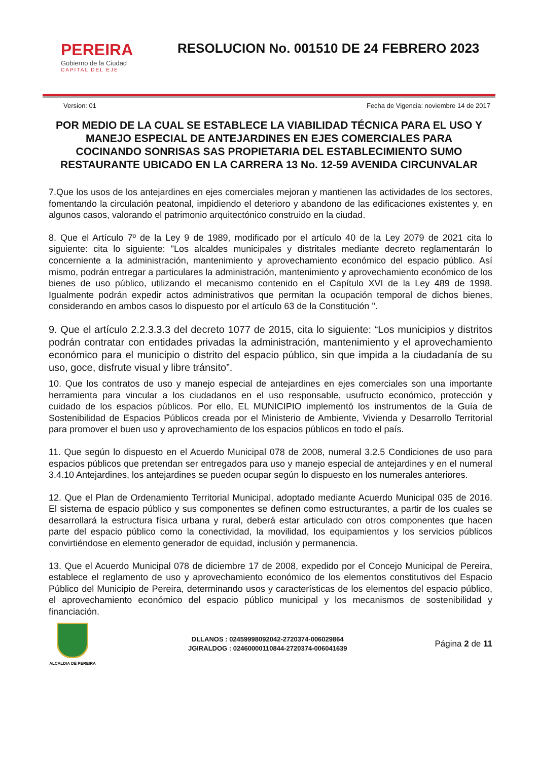PEREIRA
Gobierno de la Ciudad
CAPITAL DEL EJE
RESOLUCION No. 001510 DE 24 FEBRERO 2023
Version: 01 Fecha de Vigencia: noviembre 14 de 2017
POR MEDIO DE LA CUAL SE ESTABLECE LA VIABILIDAD TÉCNICA PARA EL USO Y MANEJO ESPECIAL DE ANTEJARDINES EN EJES COMERCIALES PARA COCINANDO SONRISAS SAS PROPIETARIA DEL ESTABLECIMIENTO SUMO RESTAURANTE UBICADO EN LA CARRERA 13 No. 12-59 AVENIDA CIRCUNVALAR
7.Que los usos de los antejardines en ejes comerciales mejoran y mantienen las actividades de los sectores, fomentando la circulación peatonal, impidiendo el deterioro y abandono de las edificaciones existentes y, en algunos casos, valorando el patrimonio arquitectónico construido en la ciudad.
8. Que el Artículo 7º de la Ley 9 de 1989, modificado por el artículo 40 de la Ley 2079 de 2021 cita lo siguiente: cita lo siguiente: "Los alcaldes municipales y distritales mediante decreto reglamentarán lo concerniente a la administración, mantenimiento y aprovechamiento económico del espacio público. Así mismo, podrán entregar a particulares la administración, mantenimiento y aprovechamiento económico de los bienes de uso público, utilizando el mecanismo contenido en el Capítulo XVI de la Ley 489 de 1998. Igualmente podrán expedir actos administrativos que permitan la ocupación temporal de dichos bienes, considerando en ambos casos lo dispuesto por el artículo 63 de la Constitución ".
9. Que el artículo 2.2.3.3.3 del decreto 1077 de 2015, cita lo siguiente: “Los municipios y distritos podrán contratar con entidades privadas la administración, mantenimiento y el aprovechamiento económico para el municipio o distrito del espacio público, sin que impida a la ciudadanía de su uso, goce, disfrute visual y libre tránsito”.
10. Que los contratos de uso y manejo especial de antejardines en ejes comerciales son una importante herramienta para vincular a los ciudadanos en el uso responsable, usufructo económico, protección y cuidado de los espacios públicos. Por ello, EL MUNICIPIO implementó los instrumentos de la Guía de Sostenibilidad de Espacios Públicos creada por el Ministerio de Ambiente, Vivienda y Desarrollo Territorial para promover el buen uso y aprovechamiento de los espacios públicos en todo el país.
11. Que según lo dispuesto en el Acuerdo Municipal 078 de 2008, numeral 3.2.5 Condiciones de uso para espacios públicos que pretendan ser entregados para uso y manejo especial de antejardines y en el numeral 3.4.10 Antejardines, los antejardines se pueden ocupar según lo dispuesto en los numerales anteriores.
12. Que el Plan de Ordenamiento Territorial Municipal, adoptado mediante Acuerdo Municipal 035 de 2016. El sistema de espacio público y sus componentes se definen como estructurantes, a partir de los cuales se desarrollará la estructura física urbana y rural, deberá estar articulado con otros componentes que hacen parte del espacio público como la conectividad, la movilidad, los equipamientos y los servicios públicos convirtiéndose en elemento generador de equidad, inclusión y permanencia.
13. Que el Acuerdo Municipal 078 de diciembre 17 de 2008, expedido por el Concejo Municipal de Pereira, establece el reglamento de uso y aprovechamiento económico de los elementos constitutivos del Espacio Público del Municipio de Pereira, determinando usos y características de los elementos del espacio público, el aprovechamiento económico del espacio público municipal y los mecanismos de sostenibilidad y financiación.
ALCALDIA DE PEREIRA
DLLANOS : 02459998092042-2720374-006029864
JGIRALDOG : 02460000110844-2720374-006041639
Página 2 de 11